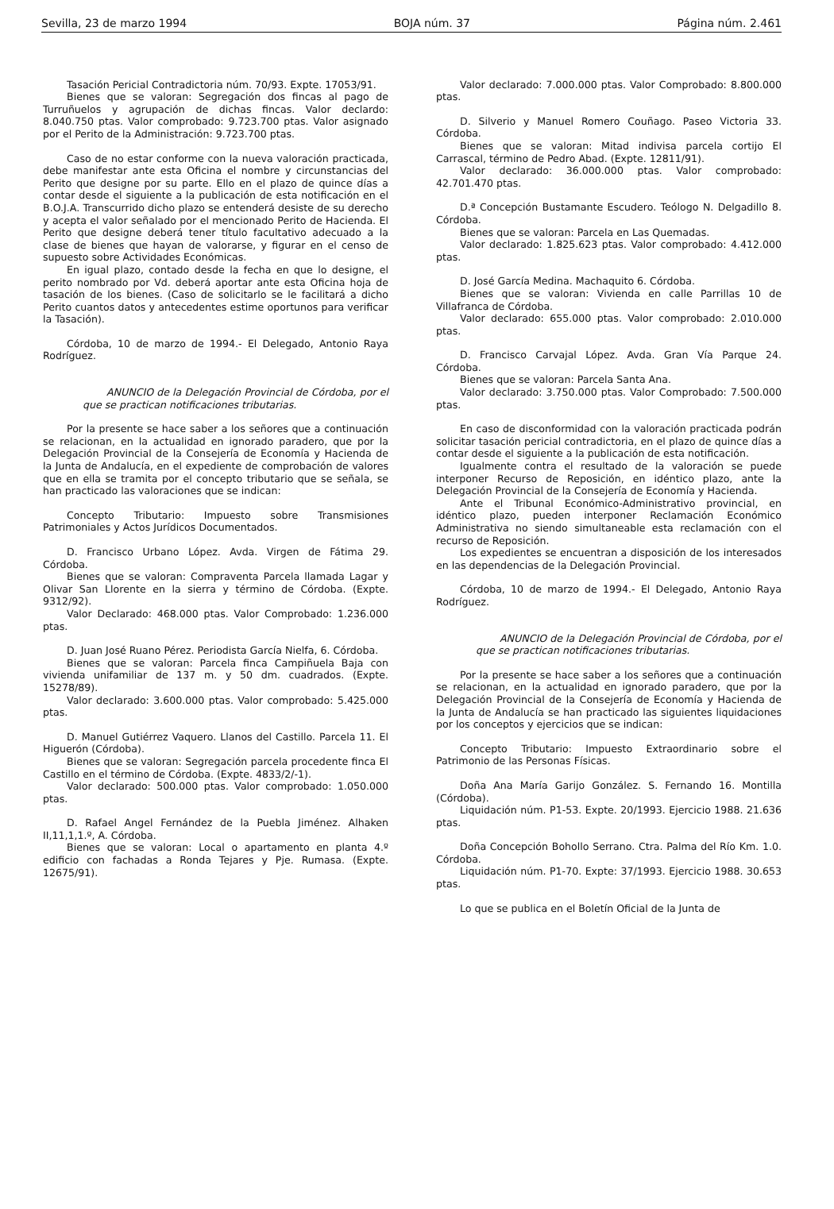Sevilla, 23 de marzo 1994 BOJA núm. 37 Página núm. 2.461
Tasación Pericial Contradictoria núm. 70/93. Expte. 17053/91.
Bienes que se valoran: Segregación dos fincas al pago de Turruñuelos y agrupación de dichas fincas. Valor declardo: 8.040.750 ptas. Valor comprobado: 9.723.700 ptas. Valor asignado por el Perito de la Administración: 9.723.700 ptas.
Caso de no estar conforme con la nueva valoración practicada, debe manifestar ante esta Oficina el nombre y circunstancias del Perito que designe por su parte. Ello en el plazo de quince días a contar desde el siguiente a la publicación de esta notificación en el B.O.J.A. Transcurrido dicho plazo se entenderá desiste de su derecho y acepta el valor señalado por el mencionado Perito de Hacienda. El Perito que designe deberá tener título facultativo adecuado a la clase de bienes que hayan de valorarse, y figurar en el censo de supuesto sobre Actividades Económicas.
En igual plazo, contado desde la fecha en que lo designe, el perito nombrado por Vd. deberá aportar ante esta Oficina hoja de tasación de los bienes. (Caso de solicitarlo se le facilitará a dicho Perito cuantos datos y antecedentes estime oportunos para verificar la Tasación).
Córdoba, 10 de marzo de 1994.- El Delegado, Antonio Raya Rodríguez.
ANUNCIO de la Delegación Provincial de Córdoba, por el que se practican notificaciones tributarias.
Por la presente se hace saber a los señores que a continuación se relacionan, en la actualidad en ignorado paradero, que por la Delegación Provincial de la Consejería de Economía y Hacienda de la Junta de Andalucía, en el expediente de comprobación de valores que en ella se tramita por el concepto tributario que se señala, se han practicado las valoraciones que se indican:
Concepto Tributario: Impuesto sobre Transmisiones Patrimoniales y Actos Jurídicos Documentados.
D. Francisco Urbano López. Avda. Virgen de Fátima 29. Córdoba.
Bienes que se valoran: Compraventa Parcela llamada Lagar y Olivar San Llorente en la sierra y término de Córdoba. (Expte. 9312/92).
Valor Declarado: 468.000 ptas. Valor Comprobado: 1.236.000 ptas.
D. Juan José Ruano Pérez. Periodista García Nielfa, 6. Córdoba.
Bienes que se valoran: Parcela finca Campiñuela Baja con vivienda unifamiliar de 137 m. y 50 dm. cuadrados. (Expte. 15278/89).
Valor declarado: 3.600.000 ptas. Valor comprobado: 5.425.000 ptas.
D. Manuel Gutiérrez Vaquero. Llanos del Castillo. Parcela 11. El Higuerón (Córdoba).
Bienes que se valoran: Segregación parcela procedente finca El Castillo en el término de Córdoba. (Expte. 4833/2/-1).
Valor declarado: 500.000 ptas. Valor comprobado: 1.050.000 ptas.
D. Rafael Angel Fernández de la Puebla Jiménez. Alhaken II,11,1,1.º, A. Córdoba.
Bienes que se valoran: Local o apartamento en planta 4.º edificio con fachadas a Ronda Tejares y Pje. Rumasa. (Expte. 12675/91).
Valor declarado: 7.000.000 ptas. Valor Comprobado: 8.800.000 ptas.
D. Silverio y Manuel Romero Couñago. Paseo Victoria 33. Córdoba.
Bienes que se valoran: Mitad indivisa parcela cortijo El Carrascal, término de Pedro Abad. (Expte. 12811/91).
Valor declarado: 36.000.000 ptas. Valor comprobado: 42.701.470 ptas.
D.ª Concepción Bustamante Escudero. Teólogo N. Delgadillo 8. Córdoba.
Bienes que se valoran: Parcela en Las Quemadas.
Valor declarado: 1.825.623 ptas. Valor comprobado: 4.412.000 ptas.
D. José García Medina. Machaquito 6. Córdoba.
Bienes que se valoran: Vivienda en calle Parrillas 10 de Villafranca de Córdoba.
Valor declarado: 655.000 ptas. Valor comprobado: 2.010.000 ptas.
D. Francisco Carvajal López. Avda. Gran Vía Parque 24. Córdoba.
Bienes que se valoran: Parcela Santa Ana.
Valor declarado: 3.750.000 ptas. Valor Comprobado: 7.500.000 ptas.
En caso de disconformidad con la valoración practicada podrán solicitar tasación pericial contradictoria, en el plazo de quince días a contar desde el siguiente a la publicación de esta notificación.
Igualmente contra el resultado de la valoración se puede interponer Recurso de Reposición, en idéntico plazo, ante la Delegación Provincial de la Consejería de Economía y Hacienda.
Ante el Tribunal Económico-Administrativo provincial, en idéntico plazo, pueden interponer Reclamación Económico Administrativa no siendo simultaneable esta reclamación con el recurso de Reposición.
Los expedientes se encuentran a disposición de los interesados en las dependencias de la Delegación Provincial.
Córdoba, 10 de marzo de 1994.- El Delegado, Antonio Raya Rodríguez.
ANUNCIO de la Delegación Provincial de Córdoba, por el que se practican notificaciones tributarias.
Por la presente se hace saber a los señores que a continuación se relacionan, en la actualidad en ignorado paradero, que por la Delegación Provincial de la Consejería de Economía y Hacienda de la Junta de Andalucía se han practicado las siguientes liquidaciones por los conceptos y ejercicios que se indican:
Concepto Tributario: Impuesto Extraordinario sobre el Patrimonio de las Personas Físicas.
Doña Ana María Garijo González. S. Fernando 16. Montilla (Córdoba).
Liquidación núm. P1-53. Expte. 20/1993. Ejercicio 1988. 21.636 ptas.
Doña Concepción Bohollo Serrano. Ctra. Palma del Río Km. 1.0. Córdoba.
Liquidación núm. P1-70. Expte: 37/1993. Ejercicio 1988. 30.653 ptas.
Lo que se publica en el Boletín Oficial de la Junta de